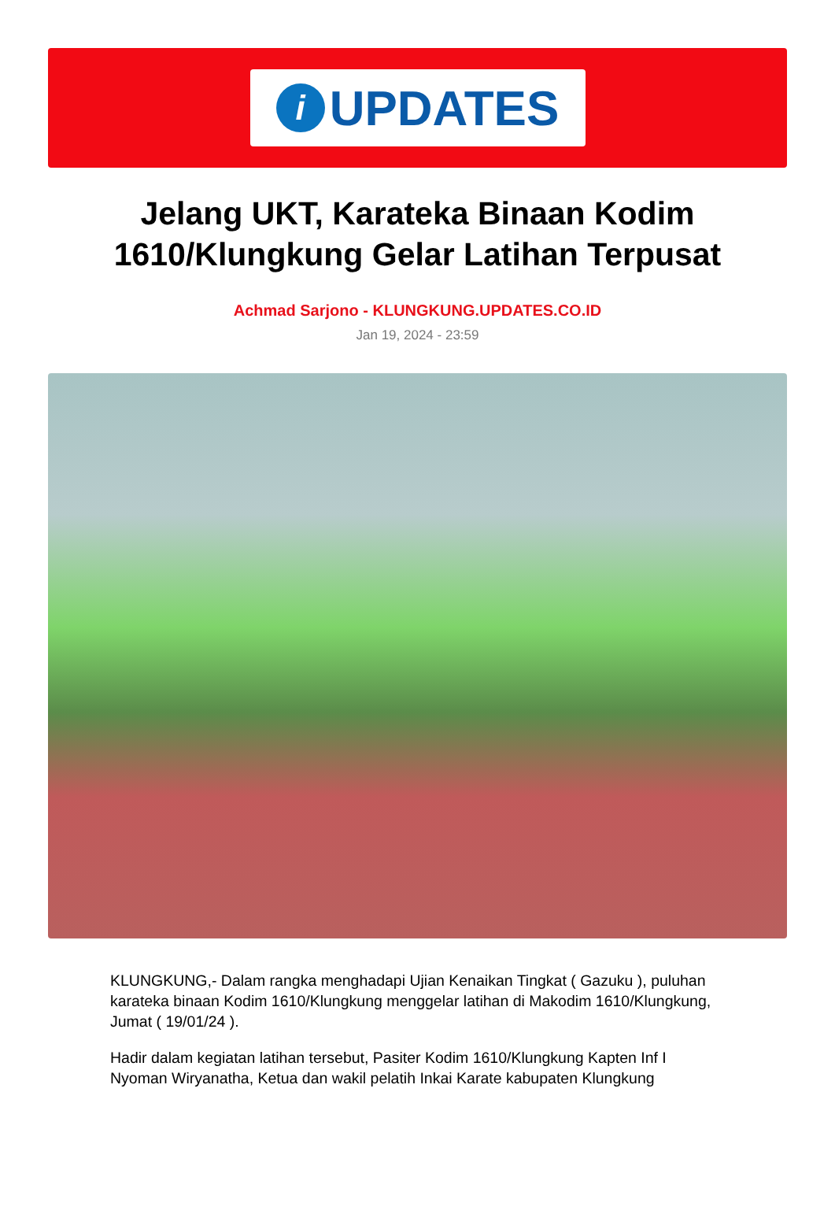i
UPDATES
Jelang UKT, Karateka Binaan Kodim 1610/Klungkung Gelar Latihan Terpusat
Achmad Sarjono - KLUNGKUNG.UPDATES.CO.ID
Jan 19, 2024 - 23:59
KLUNGKUNG,- Dalam rangka menghadapi Ujian Kenaikan Tingkat ( Gazuku ), puluhan karateka binaan Kodim 1610/Klungkung menggelar latihan di Makodim 1610/Klungkung, Jumat ( 19/01/24 ).
Hadir dalam kegiatan latihan tersebut, Pasiter Kodim 1610/Klungkung Kapten Inf I Nyoman Wiryanatha, Ketua dan wakil pelatih Inkai Karate kabupaten Klungkung